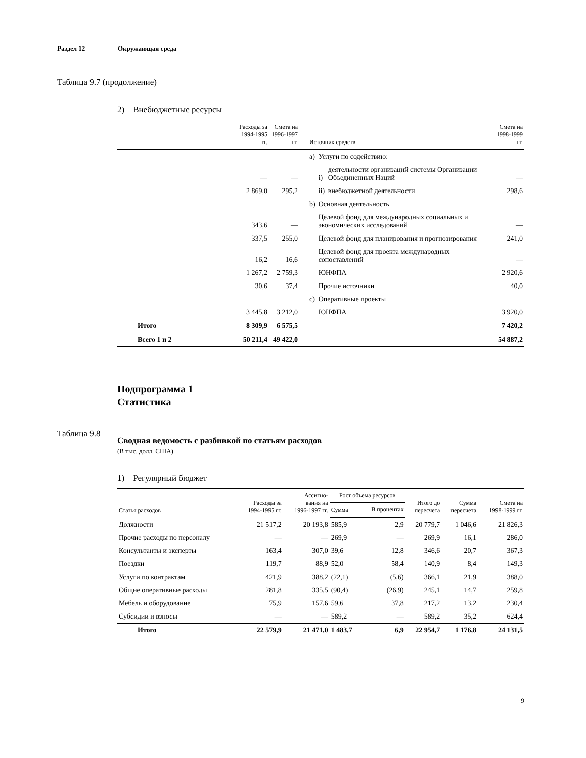Раздел 12 Окружающая среда
Таблица 9.7 (продолжение)
2) Внебюджетные ресурсы
| | Расходы за 1994-1995 гг. | Смета на 1996-1997 гг. | Источник средств | | | Смета на 1998-1999 гг. |
| --- | --- | --- | --- | --- | --- | --- |
| | | | a) | Услуги по содействию: | | |
| | — | — | | i) | деятельности организаций системы Организации Объединенных Наций | — |
| | 2 869,0 | 295,2 | | ii) | внебюджетной деятельности | 298,6 |
| | | | b) | Основная деятельность | | |
| | 343,6 | — | | Целевой фонд для международных социальных и экономических исследований | | — |
| | 337,5 | 255,0 | | Целевой фонд для планирования и прогнозирования | | 241,0 |
| | 16,2 | 16,6 | | Целевой фонд для проекта международных сопоставлений | | — |
| | 1 267,2 | 2 759,3 | | ЮНФПА | | 2 920,6 |
| | 30,6 | 37,4 | | Прочие источники | | 40,0 |
| | | | c) | Оперативные проекты | | |
| | 3 445,8 | 3 212,0 | | ЮНФПА | | 3 920,0 |
| Итого | 8 309,9 | 6 575,5 | | | | 7 420,2 |
| Всего 1 и 2 | 50 211,4 | 49 422,0 | | | | 54 887,2 |
Подпрограмма 1
Статистика
Таблица 9.8
Сводная ведомость с разбивкой по статьям расходов
(В тыс. долл. США)
1) Регулярный бюджет
| Статья расходов | Расходы за 1994-1995 гг. | Ассигно- вания на 1996-1997 гг. | Рост объема ресурсов | | Итого до пересчета | Сумма пересчета | Смета на 1998-1999 гг. |
| --- | --- | --- | --- | --- | --- | --- | --- |
| | | | Сумма | В процентах | | | |
| Должности | 21 517,2 | 20 193,8 | 585,9 | 2,9 | 20 779,7 | 1 046,6 | 21 826,3 |
| Прочие расходы по персоналу | — | — | 269,9 | — | 269,9 | 16,1 | 286,0 |
| Консультанты и эксперты | 163,4 | 307,0 | 39,6 | 12,8 | 346,6 | 20,7 | 367,3 |
| Поездки | 119,7 | 88,9 | 52,0 | 58,4 | 140,9 | 8,4 | 149,3 |
| Услуги по контрактам | 421,9 | 388,2 | (22,1) | (5,6) | 366,1 | 21,9 | 388,0 |
| Общие оперативные расходы | 281,8 | 335,5 | (90,4) | (26,9) | 245,1 | 14,7 | 259,8 |
| Мебель и оборудование | 75,9 | 157,6 | 59,6 | 37,8 | 217,2 | 13,2 | 230,4 |
| Субсидии и взносы | — | — | 589,2 | — | 589,2 | 35,2 | 624,4 |
| Итого | 22 579,9 | 21 471,0 | 1 483,7 | 6,9 | 22 954,7 | 1 176,8 | 24 131,5 |
9